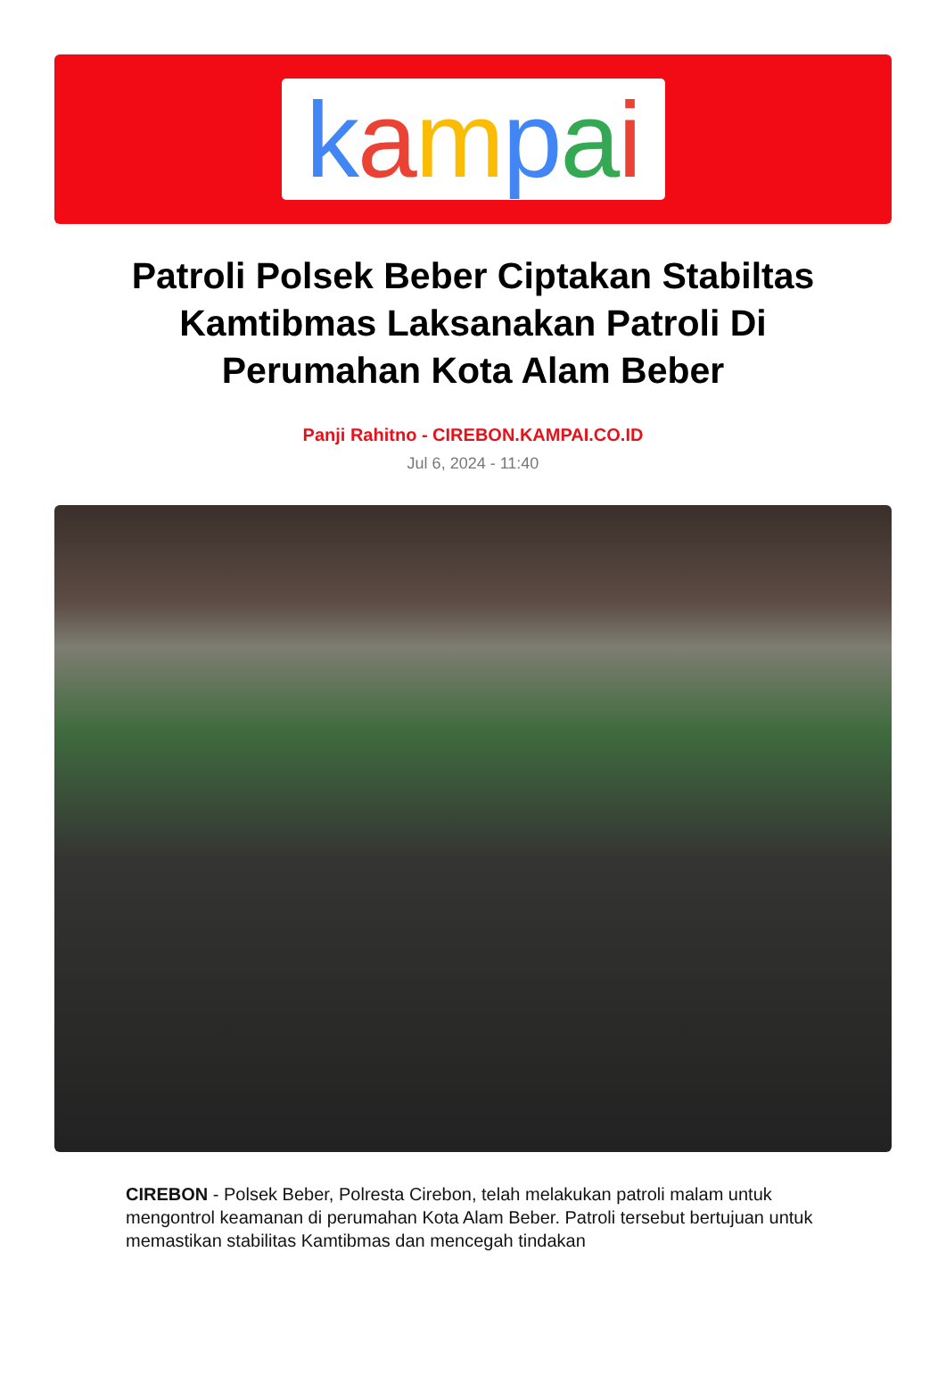kampai
Patroli Polsek Beber Ciptakan Stabiltas Kamtibmas Laksanakan Patroli Di Perumahan Kota Alam Beber
Panji Rahitno - CIREBON.KAMPAI.CO.ID
Jul 6, 2024 - 11:40
CIREBON - Polsek Beber, Polresta Cirebon, telah melakukan patroli malam untuk mengontrol keamanan di perumahan Kota Alam Beber. Patroli tersebut bertujuan untuk memastikan stabilitas Kamtibmas dan mencegah tindakan